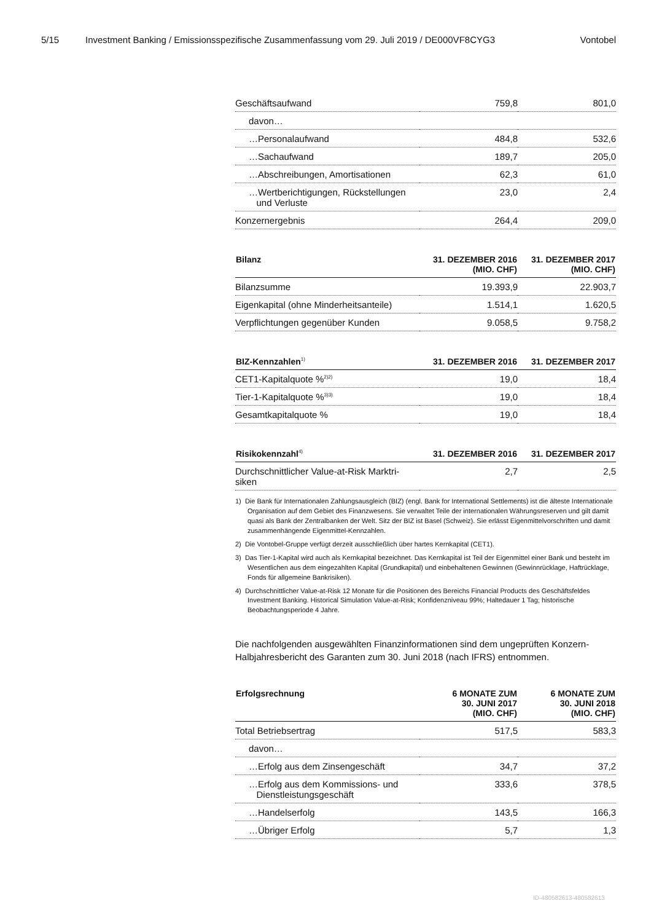5/15 Investment Banking / Emissionsspezifische Zusammenfassung vom 29. Juli 2019 / DE000VF8CYG3 Vontobel
| Geschäftsaufwand | 759,8 | 801,0 |
| davon… | | |
| …Personalaufwand | 484,8 | 532,6 |
| …Sachaufwand | 189,7 | 205,0 |
| …Abschreibungen, Amortisationen | 62,3 | 61,0 |
| …Wertberichtigungen, Rückstellungen und Verluste | 23,0 | 2,4 |
| Konzernergebnis | 264,4 | 209,0 |
| Bilanz | 31. DEZEMBER 2016 (MIO. CHF) | 31. DEZEMBER 2017 (MIO. CHF) |
| --- | --- | --- |
| Bilanzsumme | 19.393,9 | 22.903,7 |
| Eigenkapital (ohne Minderheitsanteile) | 1.514,1 | 1.620,5 |
| Verpflichtungen gegenüber Kunden | 9.058,5 | 9.758,2 |
| BIZ-Kennzahlen<sup>1)</sup> | 31. DEZEMBER 2016 | 31. DEZEMBER 2017 |
| --- | --- | --- |
| CET1-Kapitalquote %<sup>2)2)</sup> | 19,0 | 18,4 |
| Tier-1-Kapitalquote %<sup>3)3)</sup> | 19,0 | 18,4 |
| Gesamtkapitalquote % | 19,0 | 18,4 |
| Risikokennzahl<sup>4)</sup> | 31. DEZEMBER 2016 | 31. DEZEMBER 2017 |
| --- | --- | --- |
| Durchschnittlicher Value-at-Risk Marktri- siken | 2,7 | 2,5 |
1) Die Bank für Internationalen Zahlungsausgleich (BIZ) (engl. Bank for International Settlements) ist die älteste Internationale Organisation auf dem Gebiet des Finanzwesens. Sie verwaltet Teile der internationalen Währungsreserven und gilt damit quasi als Bank der Zentralbanken der Welt. Sitz der BIZ ist Basel (Schweiz). Sie erlässt Eigenmittelvorschriften und damit zusammenhängende Eigenmittel-Kennzahlen.
2) Die Vontobel-Gruppe verfügt derzeit ausschließlich über hartes Kernkapital (CET1).
3) Das Tier-1-Kapital wird auch als Kernkapital bezeichnet. Das Kernkapital ist Teil der Eigenmittel einer Bank und besteht im Wesentlichen aus dem eingezahlten Kapital (Grundkapital) und einbehaltenen Gewinnen (Gewinnrücklage, Haftrücklage, Fonds für allgemeine Bankrisiken).
4) Durchschnittlicher Value-at-Risk 12 Monate für die Positionen des Bereichs Financial Products des Geschäftsfeldes Investment Banking. Historical Simulation Value-at-Risk; Konfidenzniveau 99%; Haltedauer 1 Tag; historische Beobachtungsperiode 4 Jahre.
Die nachfolgenden ausgewählten Finanzinformationen sind dem ungeprüften Konzern-Halbjahresbericht des Garanten zum 30. Juni 2018 (nach IFRS) entnommen.
| Erfolgsrechnung | 6 MONATE ZUM 30. JUNI 2017 (MIO. CHF) | 6 MONATE ZUM 30. JUNI 2018 (MIO. CHF) |
| --- | --- | --- |
| Total Betriebsertrag | 517,5 | 583,3 |
| davon… | | |
| …Erfolg aus dem Zinsengeschäft | 34,7 | 37,2 |
| …Erfolg aus dem Kommissions- und Dienstleistungsgeschäft | 333,6 | 378,5 |
| …Handelserfolg | 143,5 | 166,3 |
| …Übriger Erfolg | 5,7 | 1,3 |
ID-480582613-480582613